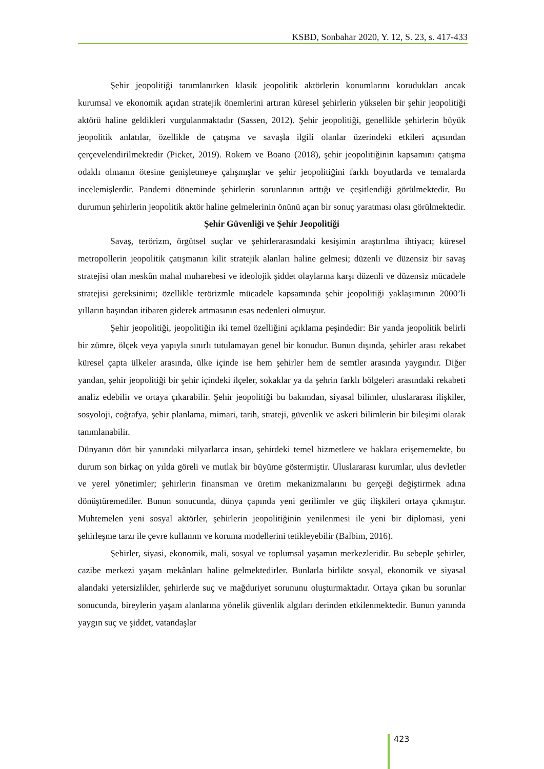KSBD, Sonbahar 2020, Y. 12, S. 23, s. 417-433
Şehir jeopolitiği tanımlanırken klasik jeopolitik aktörlerin konumlarını korudukları ancak kurumsal ve ekonomik açıdan stratejik önemlerini artıran küresel şehirlerin yükselen bir şehir jeopolitiği aktörü haline geldikleri vurgulanmaktadır (Sassen, 2012). Şehir jeopolitiği, genellikle şehirlerin büyük jeopolitik anlatılar, özellikle de çatışma ve savaşla ilgili olanlar üzerindeki etkileri açısından çerçevelendirilmektedir (Picket, 2019). Rokem ve Boano (2018), şehir jeopolitiğinin kapsamını çatışma odaklı olmanın ötesine genişletmeye çalışmışlar ve şehir jeopolitiğini farklı boyutlarda ve temalarda incelemişlerdir. Pandemi döneminde şehirlerin sorunlarının arttığı ve çeşitlendiği görülmektedir. Bu durumun şehirlerin jeopolitik aktör haline gelmelerinin önünü açan bir sonuç yaratması olası görülmektedir.
Şehir Güvenliği ve Şehir Jeopolitiği
Savaş, terörizm, örgütsel suçlar ve şehirlerarasındaki kesişimin araştırılma ihtiyacı; küresel metropollerin jeopolitik çatışmanın kilit stratejik alanları haline gelmesi; düzenli ve düzensiz bir savaş stratejisi olan meskûn mahal muharebesi ve ideolojik şiddet olaylarına karşı düzenli ve düzensiz mücadele stratejisi gereksinimi; özellikle terörizmle mücadele kapsamında şehir jeopolitiği yaklaşımının 2000’li yılların başından itibaren giderek artmasının esas nedenleri olmuştur.
Şehir jeopolitiği, jeopolitiğin iki temel özelliğini açıklama peşindedir: Bir yanda jeopolitik belirli bir zümre, ölçek veya yapıyla sınırlı tutulamayan genel bir konudur. Bunun dışında, şehirler arası rekabet küresel çapta ülkeler arasında, ülke içinde ise hem şehirler hem de semtler arasında yaygındır. Diğer yandan, şehir jeopolitiği bir şehir içindeki ilçeler, sokaklar ya da şehrin farklı bölgeleri arasındaki rekabeti analiz edebilir ve ortaya çıkarabilir. Şehir jeopolitiği bu bakımdan, siyasal bilimler, uluslararası ilişkiler, sosyoloji, coğrafya, şehir planlama, mimari, tarih, strateji, güvenlik ve askeri bilimlerin bir bileşimi olarak tanımlanabilir.
Dünyanın dört bir yanındaki milyarlarca insan, şehirdeki temel hizmetlere ve haklara erişememekte, bu durum son birkaç on yılda göreli ve mutlak bir büyüme göstermiştir. Uluslararası kurumlar, ulus devletler ve yerel yönetimler; şehirlerin finansman ve üretim mekanizmalarını bu gerçeği değiştirmek adına dönüştüremediler. Bunun sonucunda, dünya çapında yeni gerilimler ve güç ilişkileri ortaya çıkmıştır. Muhtemelen yeni sosyal aktörler, şehirlerin jeopolitiğinin yenilenmesi ile yeni bir diplomasi, yeni şehirleşme tarzı ile çevre kullanım ve koruma modellerini tetikleyebilir (Balbim, 2016).
Şehirler, siyasi, ekonomik, mali, sosyal ve toplumsal yaşamın merkezleridir. Bu sebeple şehirler, cazibe merkezi yaşam mekânları haline gelmektedirler. Bunlarla birlikte sosyal, ekonomik ve siyasal alandaki yetersizlikler, şehirlerde suç ve mağduriyet sorununu oluşturmaktadır. Ortaya çıkan bu sorunlar sonucunda, bireylerin yaşam alanlarına yönelik güvenlik algıları derinden etkilenmektedir. Bunun yanında yaygın suç ve şiddet, vatandaşlar
423